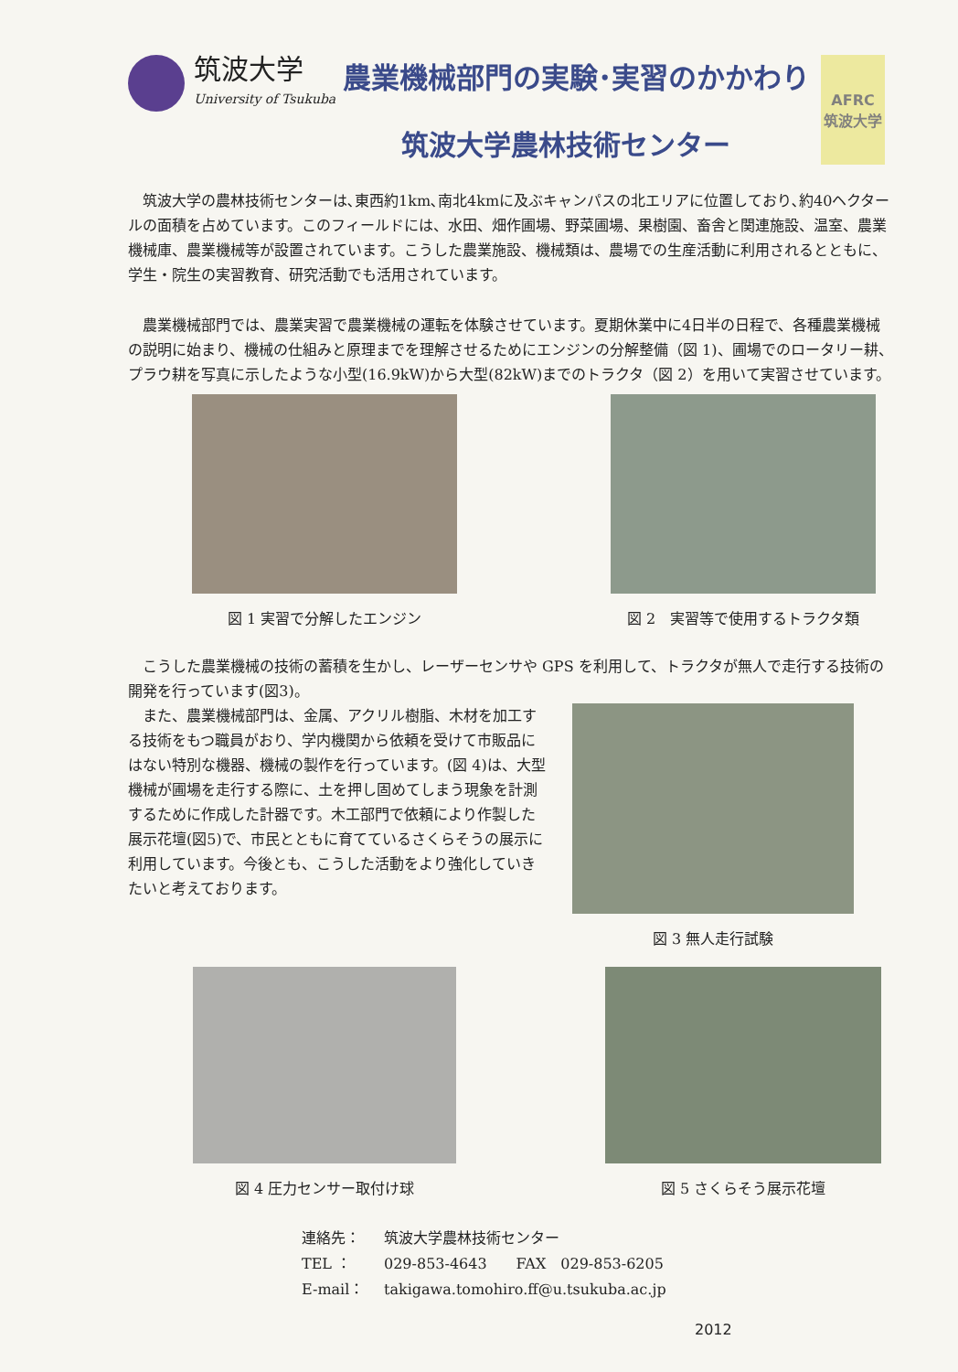筑波大学
University of Tsukuba
農業機械部門の実験･実習のかかわり
筑波大学農林技術センター
AFRC
筑波大学
筑波大学の農林技術センターは､東西約1km､南北4kmに及ぶキャンパスの北エリアに位置しており､約40ヘクタールの面積を占めています。このフィールドには、水田、畑作圃場、野菜圃場、果樹園、畜舎と関連施設、温室、農業機械庫、農業機械等が設置されています。こうした農業施設、機械類は、農場での生産活動に利用されるとともに、学生・院生の実習教育、研究活動でも活用されています。
農業機械部門では、農業実習で農業機械の運転を体験させています。夏期休業中に4日半の日程で、各種農業機械の説明に始まり、機械の仕組みと原理までを理解させるためにエンジンの分解整備（図 1)、圃場でのロータリー耕、プラウ耕を写真に示したような小型(16.9kW)から大型(82kW)までのトラクタ（図 2）を用いて実習させています。
図 1 実習で分解したエンジン 図 2　実習等で使用するトラクタ類
こうした農業機械の技術の蓄積を生かし、レーザーセンサや GPS を利用して、トラクタが無人で走行する技術の開発を行っています(図3)。
また、農業機械部門は、金属、アクリル樹脂、木材を加工する技術をもつ職員がおり、学内機関から依頼を受けて市販品にはない特別な機器、機械の製作を行っています。(図 4)は、大型機械が圃場を走行する際に、土を押し固めてしまう現象を計測するために作成した計器です。木工部門で依頼により作製した展示花壇(図5)で、市民とともに育てているさくらそうの展示に利用しています。今後とも、こうした活動をより強化していきたいと考えております。
図 3 無人走行試験
図 4 圧力センサー取付け球 図 5 さくらそう展示花壇
連絡先： 筑波大学農林技術センター
TEL ： 029-853-4643　　FAX　029-853-6205
E-mail： takigawa.tomohiro.ff@u.tsukuba.ac.jp
2012